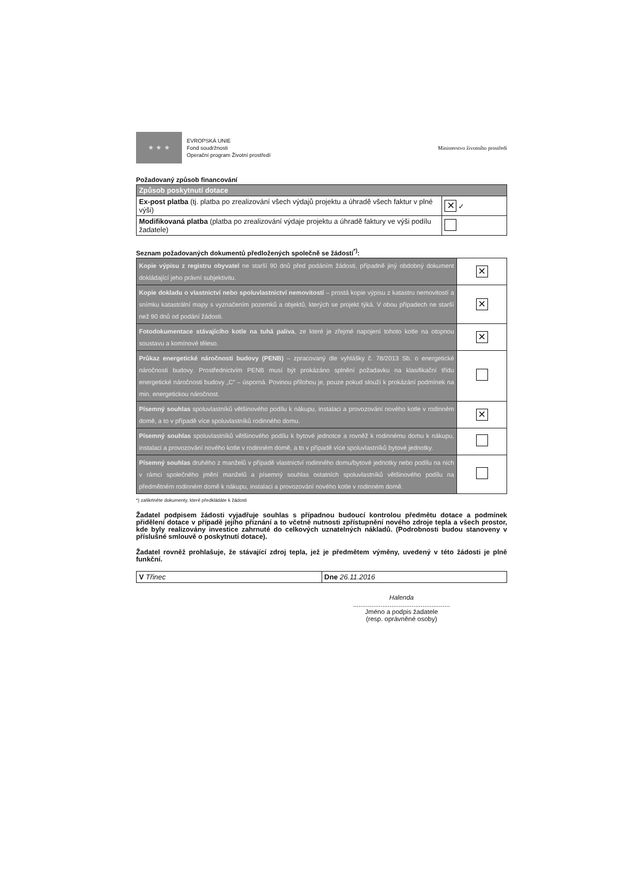★ ★ ★ EVROPSKÁ UNIE
Fond soudržnosti
Operační program Životní prostředí
Ministerstvo životního prostředí
Požadovaný způsob financování
| Způsob poskytnutí dotace | |
| Ex-post platba (tj. platba po zrealizování všech výdajů projektu a úhradě všech faktur v plné výši) | ✕ ✓ |
| Modifikovaná platba (platba po zrealizování výdaje projektu a úhradě faktury ve výši podílu žadatele) | |
Seznam požadovaných dokumentů předložených společně se žádostí<sup>*)</sup>:
| Kopie výpisu z registru obyvatel ne starší 90 dnů před podáním žádosti, případně jiný obdobný dokument dokládající jeho právní subjektivitu. | ✕ |
| Kopie dokladu o vlastnictví nebo spoluvlastnictví nemovitostí – prostá kopie výpisu z katastru nemovitostí a snímku katastrální mapy s vyznačením pozemků a objektů, kterých se projekt týká. V obou případech ne starší než 90 dnů od podání žádosti. | ✕ |
| Fotodokumentace stávajícího kotle na tuhá paliva , ze které je zřejmé napojení tohoto kotle na otopnou soustavu a komínové těleso. | ✕ |
| Průkaz energetické náročnosti budovy (PENB) – zpracovaný dle vyhlášky č. 78/2013 Sb. o energetické náročnosti budovy. Prostřednictvím PENB musí být prokázáno splnění požadavku na klasifikační třídu energetické náročnosti budovy „C“ – úsporná. Povinou přílohou je, pouze pokud slouží k prokázání podmínek na min. energetickou náročnost. | |
| Písemný souhlas spoluvlastníků většinového podílu k nákupu, instalaci a provozování nového kotle v rodinném domě, a to v případě více spoluvlastníků rodinného domu. | ✕ |
| Písemný souhlas spoluvlastníků většinového podílu k bytové jednotce a rovněž k rodinnému domu k nákupu, instalaci a provozování nového kotle v rodinném domě, a to v případě více spoluvlastníků bytové jednotky. | |
| Písemný souhlas druhého z manželů v případě vlastnictví rodinného domu/bytové jednotky nebo podílu na nich v rámci společného jmění manželů a písemný souhlas ostatních spoluvlastníků většinového podílu na předmětném rodinném domě k nákupu, instalaci a provozování nového kotle v rodinném domě. | |
*) zaškrtněte dokumenty, které předkládáte k žádosti
Žadatel podpisem žádosti vyjadřuje souhlas s případnou budoucí kontrolou předmětu dotace a podmínek přidělení dotace v případě jejího přiznání a to včetně nutnosti zpřístupnění nového zdroje tepla a všech prostor, kde byly realizovány investice zahrnuté do celkových uznatelných nákladů. (Podrobnosti budou stanoveny v příslušné smlouvě o poskytnutí dotace).
Žadatel rovněž prohlašuje, že stávající zdroj tepla, jež je předmětem výměny, uvedený v této žádosti je plně funkční.
| V Třinec | Dne 26.11.2016 |
Halenda
.....................................................
Jméno a podpis žadatele
(resp. oprávněné osoby)